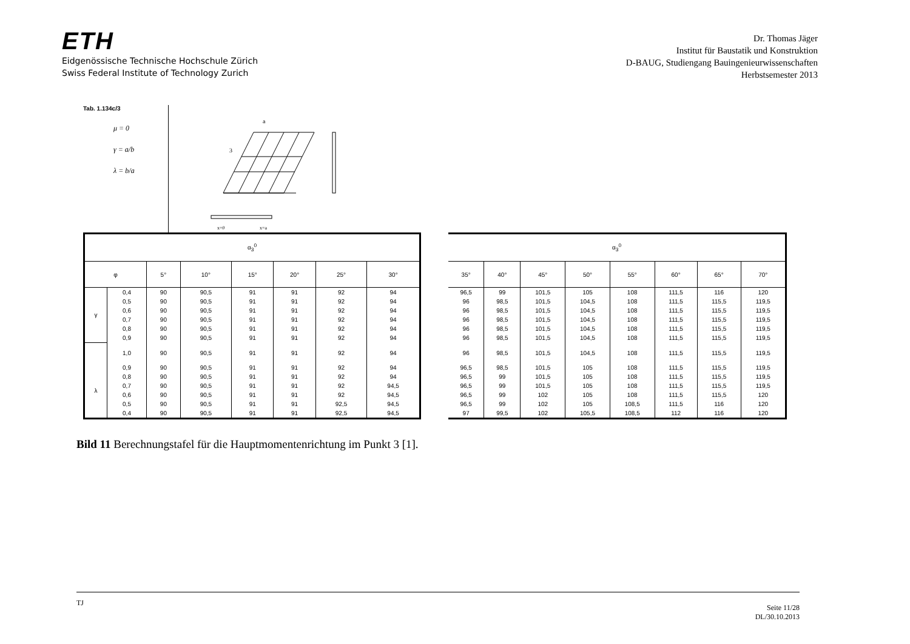ETH
Eidgenössische Technische Hochschule Zürich
Swiss Federal Institute of Technology Zurich
Dr. Thomas Jäger
Institut für Baustatik und Konstruktion
D-BAUG, Studiengang Bauingenieurwissenschaften
Herbstsemester 2013
Tab. 1.134c/3
μ = 0
γ = a/b
λ = b/a
3
a
x=0
x=a
| α<sub>3</sub><sup>0</sup> | | | | | | | |
| --- | --- | --- | --- | --- | --- | --- | --- |
| φ | | 5° | 10° | 15° | 20° | 25° | 30° |
| γ | 0,4 | 90 | 90,5 | 91 | 91 | 92 | 94 |
| | 0,5 | 90 | 90,5 | 91 | 91 | 92 | 94 |
| | 0,6 | 90 | 90,5 | 91 | 91 | 92 | 94 |
| | 0,7 | 90 | 90,5 | 91 | 91 | 92 | 94 |
| | 0,8 | 90 | 90,5 | 91 | 91 | 92 | 94 |
| | 0,9 | 90 | 90,5 | 91 | 91 | 92 | 94 |
| | 1,0 | 90 | 90,5 | 91 | 91 | 92 | 94 |
| λ | 0,9 | 90 | 90,5 | 91 | 91 | 92 | 94 |
| | 0,8 | 90 | 90,5 | 91 | 91 | 92 | 94 |
| | 0,7 | 90 | 90,5 | 91 | 91 | 92 | 94,5 |
| | 0,6 | 90 | 90,5 | 91 | 91 | 92 | 94,5 |
| | 0,5 | 90 | 90,5 | 91 | 91 | 92,5 | 94,5 |
| | 0,4 | 90 | 90,5 | 91 | 91 | 92,5 | 94,5 |
| α<sub>3</sub><sup>0</sup> | | | | | | | |
| --- | --- | --- | --- | --- | --- | --- | --- |
| 35° | 40° | 45° | 50° | 55° | 60° | 65° | 70° |
| 96,5 | 99 | 101,5 | 105 | 108 | 111,5 | 116 | 120 |
| 96 | 98,5 | 101,5 | 104,5 | 108 | 111,5 | 115,5 | 119,5 |
| 96 | 98,5 | 101,5 | 104,5 | 108 | 111,5 | 115,5 | 119,5 |
| 96 | 98,5 | 101,5 | 104,5 | 108 | 111,5 | 115,5 | 119,5 |
| 96 | 98,5 | 101,5 | 104,5 | 108 | 111,5 | 115,5 | 119,5 |
| 96 | 98,5 | 101,5 | 104,5 | 108 | 111,5 | 115,5 | 119,5 |
| 96 | 98,5 | 101,5 | 104,5 | 108 | 111,5 | 115,5 | 119,5 |
| 96,5 | 98,5 | 101,5 | 105 | 108 | 111,5 | 115,5 | 119,5 |
| 96,5 | 99 | 101,5 | 105 | 108 | 111,5 | 115,5 | 119,5 |
| 96,5 | 99 | 101,5 | 105 | 108 | 111,5 | 115,5 | 119,5 |
| 96,5 | 99 | 102 | 105 | 108 | 111,5 | 115,5 | 120 |
| 96,5 | 99 | 102 | 105 | 108,5 | 111,5 | 116 | 120 |
| 97 | 99,5 | 102 | 105,5 | 108,5 | 112 | 116 | 120 |
Bild 11 Berechnungstafel für die Hauptmomentenrichtung im Punkt 3 [1].
TJ Seite 11/28
DL/30.10.2013